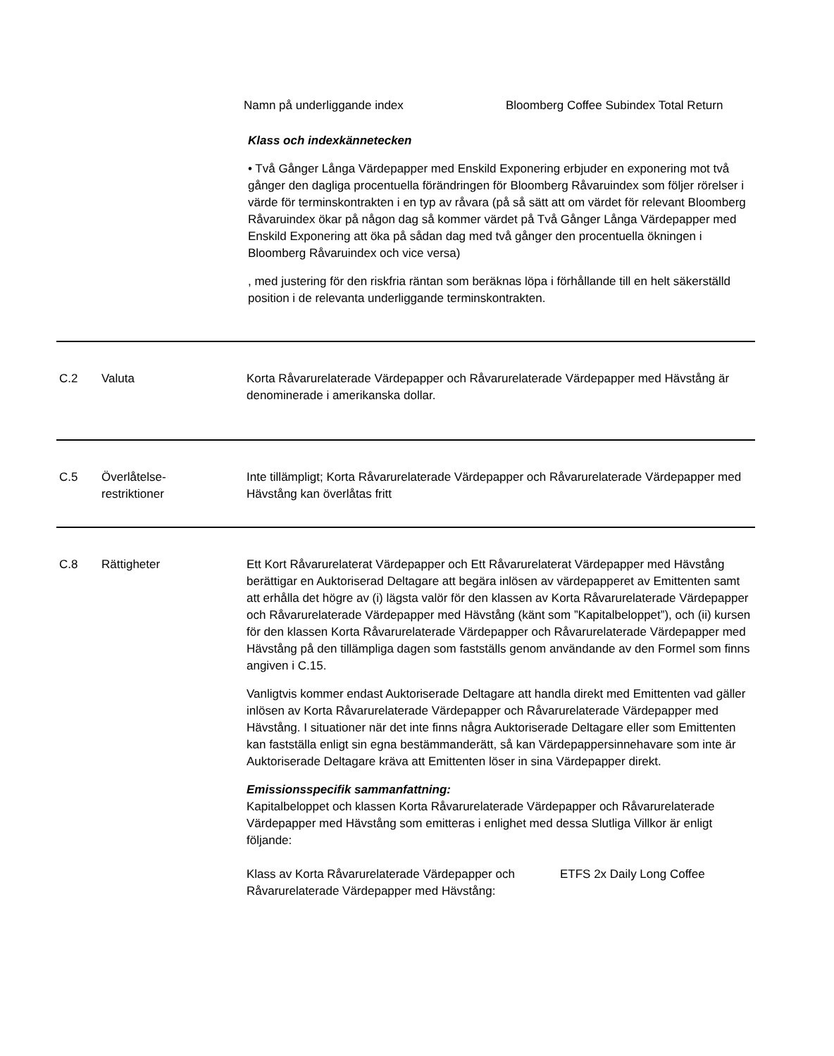Namn på underliggande index Bloomberg Coffee Subindex Total Return
Klass och indexkännetecken
• Två Gånger Långa Värdepapper med Enskild Exponering erbjuder en exponering mot två gånger den dagliga procentuella förändringen för Bloomberg Råvaruindex som följer rörelser i värde för terminskontrakten i en typ av råvara (på så sätt att om värdet för relevant Bloomberg Råvaruindex ökar på någon dag så kommer värdet på Två Gånger Långa Värdepapper med Enskild Exponering att öka på sådan dag med två gånger den procentuella ökningen i Bloomberg Råvaruindex och vice versa)
, med justering för den riskfria räntan som beräknas löpa i förhållande till en helt säkerställd position i de relevanta underliggande terminskontrakten.
C.2 Valuta Korta Råvarurelaterade Värdepapper och Råvarurelaterade Värdepapper med Hävstång är denominerade i amerikanska dollar.
C.5 Överlåtelse-
restriktioner
Inte tillämpligt; Korta Råvarurelaterade Värdepapper och Råvarurelaterade Värdepapper med Hävstång kan överlåtas fritt
C.8 Rättigheter Ett Kort Råvarurelaterat Värdepapper och Ett Råvarurelaterat Värdepapper med Hävstång berättigar en Auktoriserad Deltagare att begära inlösen av värdepapperet av Emittenten samt att erhålla det högre av (i) lägsta valör för den klassen av Korta Råvarurelaterade Värdepapper och Råvarurelaterade Värdepapper med Hävstång (känt som ”Kapitalbeloppet”), och (ii) kursen för den klassen Korta Råvarurelaterade Värdepapper och Råvarurelaterade Värdepapper med Hävstång på den tillämpliga dagen som fastställs genom användande av den Formel som finns angiven i C.15.
Vanligtvis kommer endast Auktoriserade Deltagare att handla direkt med Emittenten vad gäller inlösen av Korta Råvarurelaterade Värdepapper och Råvarurelaterade Värdepapper med Hävstång. I situationer när det inte finns några Auktoriserade Deltagare eller som Emittenten kan fastställa enligt sin egna bestämmanderätt, så kan Värdepappersinnehavare som inte är Auktoriserade Deltagare kräva att Emittenten löser in sina Värdepapper direkt.
Emissionsspecifik sammanfattning:
Kapitalbeloppet och klassen Korta Råvarurelaterade Värdepapper och Råvarurelaterade Värdepapper med Hävstång som emitteras i enlighet med dessa Slutliga Villkor är enligt följande:
Klass av Korta Råvarurelaterade Värdepapper och Råvarurelaterade Värdepapper med Hävstång:
ETFS 2x Daily Long Coffee